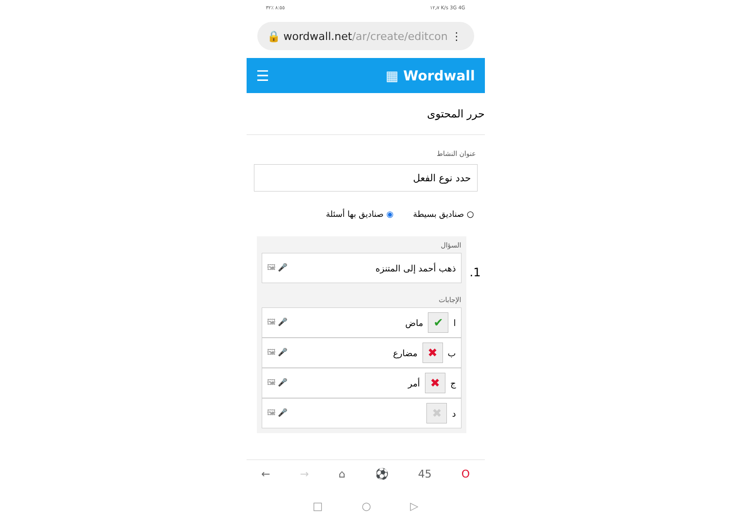٨:٥٥ ٪٣٢ ١٢٫٧ K/s 3G 4G
🔒 wordwall.net /ar/create/editcon ⋮
☰ ▦ Wordwall
حرر المحتوى
عنوان النشاط
حدد نوع الفعل
○ صناديق بسيطة ◉ صناديق بها أسئلة
1.
السؤال
ذهب أحمد إلى المتنزه 🎤 🖼
الإجابات
ا ✔ ماض 🎤 🖼
ب ✖ مضارع 🎤 🖼
ج ✖ أمر 🎤 🖼
د ✖ 🎤 🖼
← → ⌂ ⚽ 45 O
□ ○ ▷